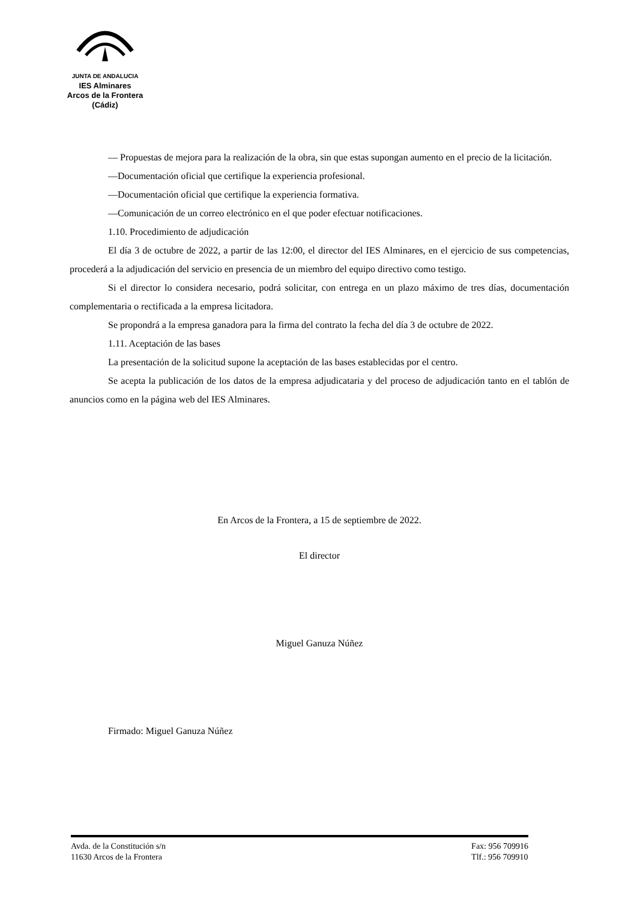JUNTA DE ANDALUCIA
IES Alminares
Arcos de la Frontera
(Cádiz)
— Propuestas de mejora para la realización de la obra, sin que estas supongan aumento en el precio de la licitación.
—Documentación oficial que certifique la experiencia profesional.
—Documentación oficial que certifique la experiencia formativa.
—Comunicación de un correo electrónico en el que poder efectuar notificaciones.
1.10. Procedimiento de adjudicación
El día 3 de octubre de 2022, a partir de las 12:00, el director del IES Alminares, en el ejercicio de sus competencias, procederá a la adjudicación del servicio en presencia de un miembro del equipo directivo como testigo.
Si el director lo considera necesario, podrá solicitar, con entrega en un plazo máximo de tres días, documentación complementaria o rectificada a la empresa licitadora.
Se propondrá a la empresa ganadora para la firma del contrato la fecha del día 3 de octubre de 2022.
1.11. Aceptación de las bases
La presentación de la solicitud supone la aceptación de las bases establecidas por el centro.
Se acepta la publicación de los datos de la empresa adjudicataria y del proceso de adjudicación tanto en el tablón de anuncios como en la página web del IES Alminares.
En Arcos de la Frontera, a 15 de septiembre de 2022.
El director
Miguel Ganuza Núñez
Firmado: Miguel Ganuza Núñez
Avda. de la Constitución s/n
11630 Arcos de la Frontera
Fax: 956 709916
Tlf.: 956 709910